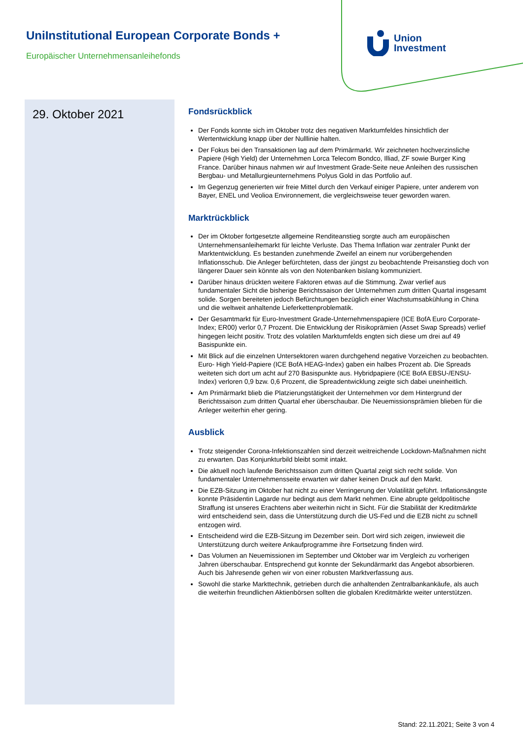UniInstitutional European Corporate Bonds +
Europäischer Unternehmensanleihefonds
Union
Investment
29. Oktober 2021
Fondsrückblick
Der Fonds konnte sich im Oktober trotz des negativen Marktumfeldes hinsichtlich der Wertentwicklung knapp über der Nulllinie halten.
Der Fokus bei den Transaktionen lag auf dem Primärmarkt. Wir zeichneten hochverzinsliche Papiere (High Yield) der Unternehmen Lorca Telecom Bondco, Illiad, ZF sowie Burger King France. Darüber hinaus nahmen wir auf Investment Grade-Seite neue Anleihen des russischen Bergbau- und Metallurgieunternehmens Polyus Gold in das Portfolio auf.
Im Gegenzug generierten wir freie Mittel durch den Verkauf einiger Papiere, unter anderem von Bayer, ENEL und Veolioa Environnement, die vergleichsweise teuer geworden waren.
Marktrückblick
Der im Oktober fortgesetzte allgemeine Renditeanstieg sorgte auch am europäischen Unternehmensanleihemarkt für leichte Verluste. Das Thema Inflation war zentraler Punkt der Marktentwicklung. Es bestanden zunehmende Zweifel an einem nur vorübergehenden Inflationsschub. Die Anleger befürchteten, dass der jüngst zu beobachtende Preisanstieg doch von längerer Dauer sein könnte als von den Notenbanken bislang kommuniziert.
Darüber hinaus drückten weitere Faktoren etwas auf die Stimmung. Zwar verlief aus fundamentaler Sicht die bisherige Berichtssaison der Unternehmen zum dritten Quartal insgesamt solide. Sorgen bereiteten jedoch Befürchtungen bezüglich einer Wachstumsabkühlung in China und die weltweit anhaltende Lieferkettenproblematik.
Der Gesamtmarkt für Euro-Investment Grade-Unternehmenspapiere (ICE BofA Euro Corporate-Index; ER00) verlor 0,7 Prozent. Die Entwicklung der Risikoprämien (Asset Swap Spreads) verlief hingegen leicht positiv. Trotz des volatilen Marktumfelds engten sich diese um drei auf 49 Basispunkte ein.
Mit Blick auf die einzelnen Untersektoren waren durchgehend negative Vorzeichen zu beobachten. Euro- High Yield-Papiere (ICE BofA HEAG-Index) gaben ein halbes Prozent ab. Die Spreads weiteten sich dort um acht auf 270 Basispunkte aus. Hybridpapiere (ICE BofA EBSU-/ENSU-Index) verloren 0,9 bzw. 0,6 Prozent, die Spreadentwicklung zeigte sich dabei uneinheitlich.
Am Primärmarkt blieb die Platzierungstätigkeit der Unternehmen vor dem Hintergrund der Berichtssaison zum dritten Quartal eher überschaubar. Die Neuemissionsprämien blieben für die Anleger weiterhin eher gering.
Ausblick
Trotz steigender Corona-Infektionszahlen sind derzeit weitreichende Lockdown-Maßnahmen nicht zu erwarten. Das Konjunkturbild bleibt somit intakt.
Die aktuell noch laufende Berichtssaison zum dritten Quartal zeigt sich recht solide. Von fundamentaler Unternehmensseite erwarten wir daher keinen Druck auf den Markt.
Die EZB-Sitzung im Oktober hat nicht zu einer Verringerung der Volatilität geführt. Inflationsängste konnte Präsidentin Lagarde nur bedingt aus dem Markt nehmen. Eine abrupte geldpolitische Straffung ist unseres Erachtens aber weiterhin nicht in Sicht. Für die Stabilität der Kreditmärkte wird entscheidend sein, dass die Unterstützung durch die US-Fed und die EZB nicht zu schnell entzogen wird.
Entscheidend wird die EZB-Sitzung im Dezember sein. Dort wird sich zeigen, inwieweit die Unterstützung durch weitere Ankaufprogramme ihre Fortsetzung finden wird.
Das Volumen an Neuemissionen im September und Oktober war im Vergleich zu vorherigen Jahren überschaubar. Entsprechend gut konnte der Sekundärmarkt das Angebot absorbieren. Auch bis Jahresende gehen wir von einer robusten Marktverfassung aus.
Sowohl die starke Markttechnik, getrieben durch die anhaltenden Zentralbankankäufe, als auch die weiterhin freundlichen Aktienbörsen sollten die globalen Kreditmärkte weiter unterstützen.
Stand: 22.11.2021; Seite 3 von 4